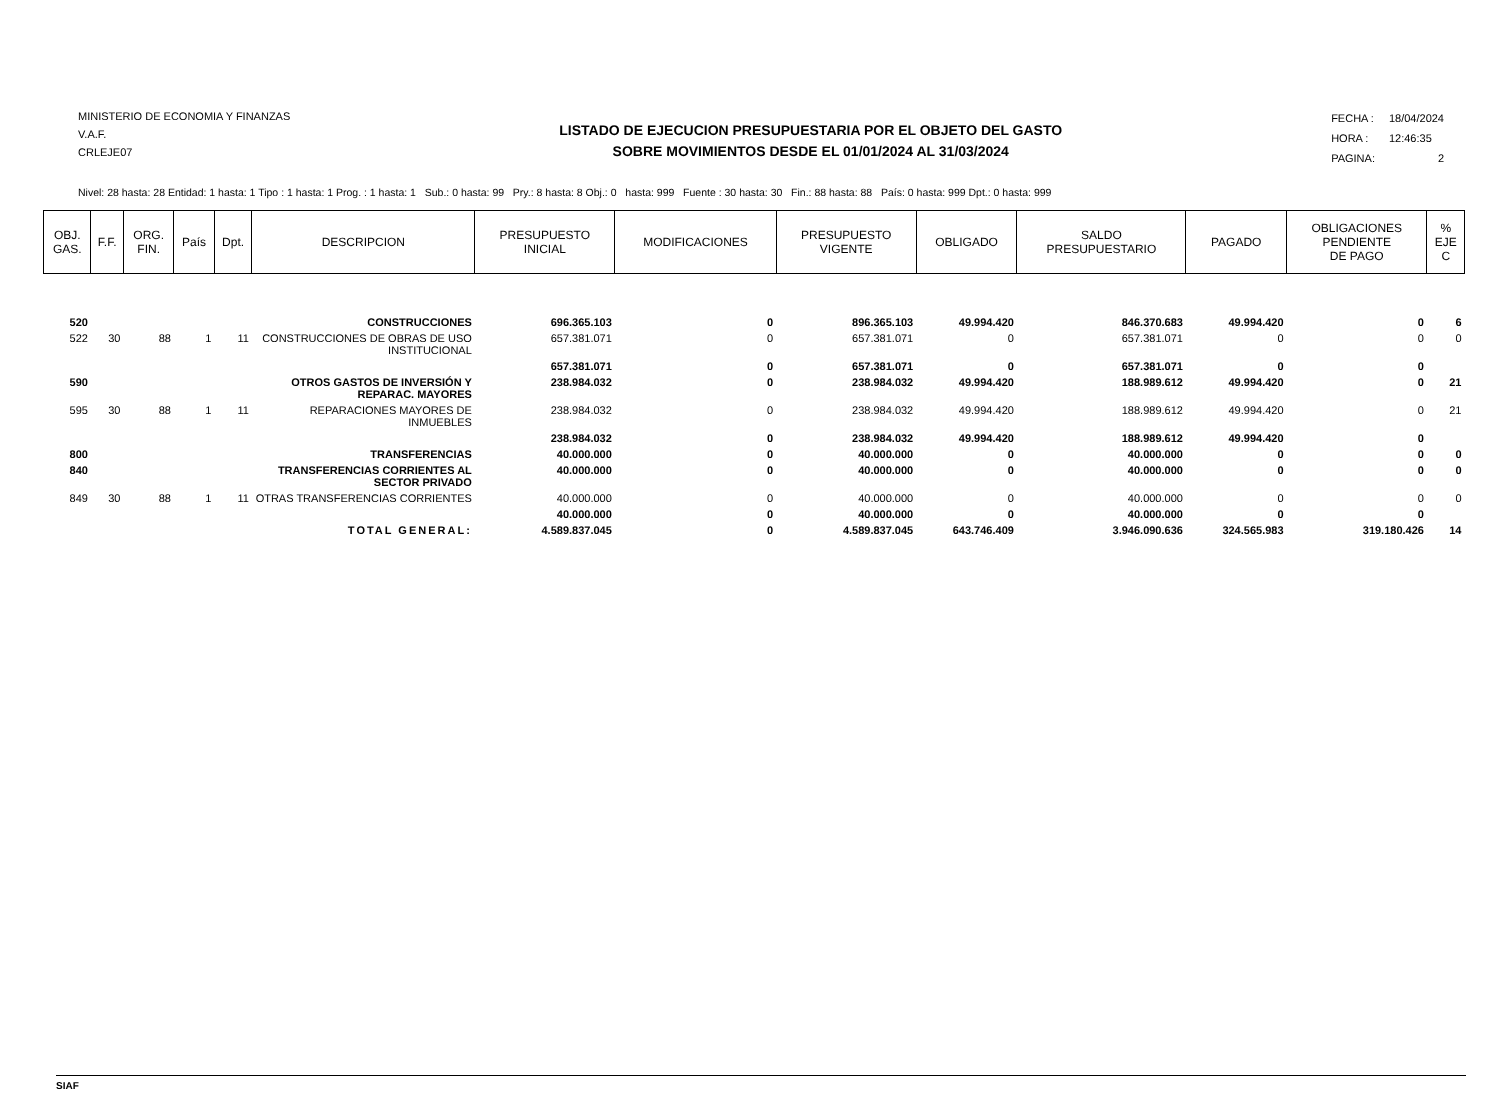MINISTERIO DE ECONOMIA Y FINANZAS
V.A.F.
CRLEJE07
LISTADO DE EJECUCION PRESUPUESTARIA POR EL OBJETO DEL GASTO
SOBRE MOVIMIENTOS DESDE EL 01/01/2024 AL 31/03/2024
| FECHA : | 18/04/2024 |
| HORA : | 12:46:35 |
| PAGINA: | 2 |
Nivel: 28 hasta: 28 Entidad: 1 hasta: 1 Tipo : 1 hasta: 1 Prog. : 1 hasta: 1 Sub.: 0 hasta: 99 Pry.: 8 hasta: 8 Obj.: 0 hasta: 999 Fuente : 30 hasta: 30 Fin.: 88 hasta: 88 País: 0 hasta: 999 Dpt.: 0 hasta: 999
| OBJ. GAS. | F.F. | ORG. FIN. | País | Dpt. | DESCRIPCION | PRESUPUESTO INICIAL | MODIFICACIONES | PRESUPUESTO VIGENTE | OBLIGADO | SALDO PRESUPUESTARIO | PAGADO | OBLIGACIONES PENDIENTE DE PAGO | % EJE C |
| --- | --- | --- | --- | --- | --- | --- | --- | --- | --- | --- | --- | --- | --- |
| 520 | | | | | CONSTRUCCIONES | 696.365.103 | 0 | 896.365.103 | 49.994.420 | 846.370.683 | 49.994.420 | 0 | 6 |
| 522 | 30 | 88 | 1 | 11 | CONSTRUCCIONES DE OBRAS DE USO INSTITUCIONAL | 657.381.071 | 0 | 657.381.071 | 0 | 657.381.071 | 0 | 0 | 0 |
| | | | | | | 657.381.071 | 0 | 657.381.071 | 0 | 657.381.071 | 0 | 0 | |
| 590 | | | | | OTROS GASTOS DE INVERSIÓN Y REPARAC. MAYORES | 238.984.032 | 0 | 238.984.032 | 49.994.420 | 188.989.612 | 49.994.420 | 0 | 21 |
| 595 | 30 | 88 | 1 | 11 | REPARACIONES MAYORES DE INMUEBLES | 238.984.032 | 0 | 238.984.032 | 49.994.420 | 188.989.612 | 49.994.420 | 0 | 21 |
| | | | | | | 238.984.032 | 0 | 238.984.032 | 49.994.420 | 188.989.612 | 49.994.420 | 0 | |
| 800 | | | | | TRANSFERENCIAS | 40.000.000 | 0 | 40.000.000 | 0 | 40.000.000 | 0 | 0 | 0 |
| 840 | | | | | TRANSFERENCIAS CORRIENTES AL SECTOR PRIVADO | 40.000.000 | 0 | 40.000.000 | 0 | 40.000.000 | 0 | 0 | 0 |
| 849 | 30 | 88 | 1 | 11 | OTRAS TRANSFERENCIAS CORRIENTES | 40.000.000 | 0 | 40.000.000 | 0 | 40.000.000 | 0 | 0 | 0 |
| | | | | | | 40.000.000 | 0 | 40.000.000 | 0 | 40.000.000 | 0 | 0 | |
| TOTAL GENERAL: | | | | | | 4.589.837.045 | 0 | 4.589.837.045 | 643.746.409 | 3.946.090.636 | 324.565.983 | 319.180.426 | 14 |
SIAF